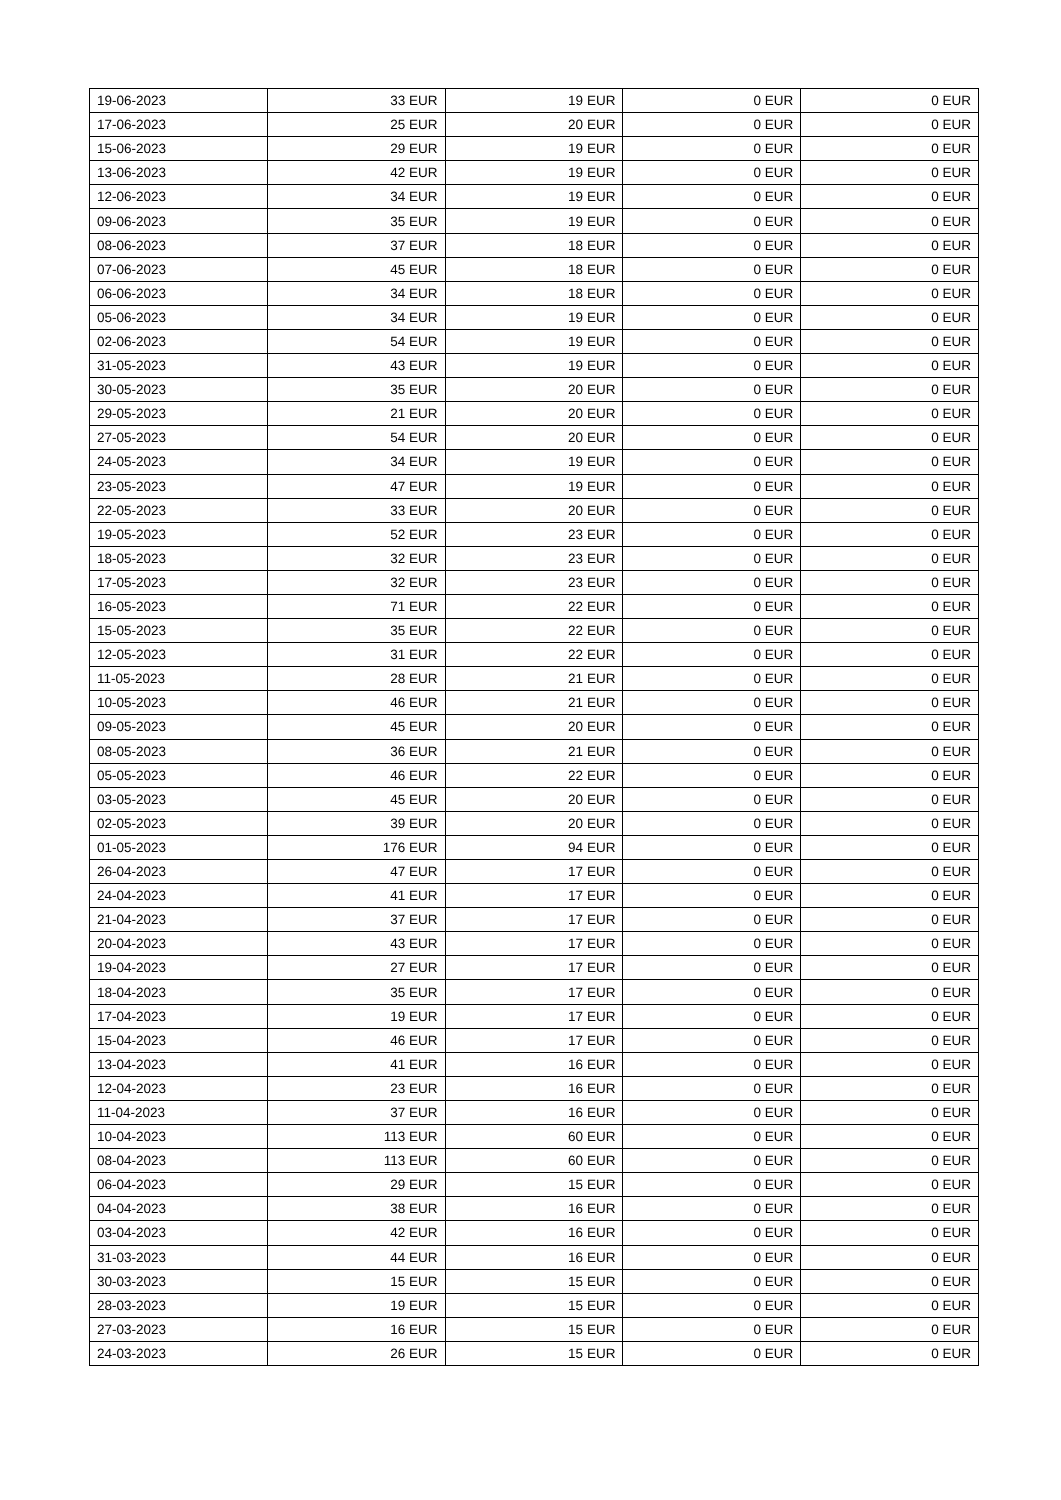| 19-06-2023 | 33 EUR | 19 EUR | 0 EUR | 0 EUR |
| 17-06-2023 | 25 EUR | 20 EUR | 0 EUR | 0 EUR |
| 15-06-2023 | 29 EUR | 19 EUR | 0 EUR | 0 EUR |
| 13-06-2023 | 42 EUR | 19 EUR | 0 EUR | 0 EUR |
| 12-06-2023 | 34 EUR | 19 EUR | 0 EUR | 0 EUR |
| 09-06-2023 | 35 EUR | 19 EUR | 0 EUR | 0 EUR |
| 08-06-2023 | 37 EUR | 18 EUR | 0 EUR | 0 EUR |
| 07-06-2023 | 45 EUR | 18 EUR | 0 EUR | 0 EUR |
| 06-06-2023 | 34 EUR | 18 EUR | 0 EUR | 0 EUR |
| 05-06-2023 | 34 EUR | 19 EUR | 0 EUR | 0 EUR |
| 02-06-2023 | 54 EUR | 19 EUR | 0 EUR | 0 EUR |
| 31-05-2023 | 43 EUR | 19 EUR | 0 EUR | 0 EUR |
| 30-05-2023 | 35 EUR | 20 EUR | 0 EUR | 0 EUR |
| 29-05-2023 | 21 EUR | 20 EUR | 0 EUR | 0 EUR |
| 27-05-2023 | 54 EUR | 20 EUR | 0 EUR | 0 EUR |
| 24-05-2023 | 34 EUR | 19 EUR | 0 EUR | 0 EUR |
| 23-05-2023 | 47 EUR | 19 EUR | 0 EUR | 0 EUR |
| 22-05-2023 | 33 EUR | 20 EUR | 0 EUR | 0 EUR |
| 19-05-2023 | 52 EUR | 23 EUR | 0 EUR | 0 EUR |
| 18-05-2023 | 32 EUR | 23 EUR | 0 EUR | 0 EUR |
| 17-05-2023 | 32 EUR | 23 EUR | 0 EUR | 0 EUR |
| 16-05-2023 | 71 EUR | 22 EUR | 0 EUR | 0 EUR |
| 15-05-2023 | 35 EUR | 22 EUR | 0 EUR | 0 EUR |
| 12-05-2023 | 31 EUR | 22 EUR | 0 EUR | 0 EUR |
| 11-05-2023 | 28 EUR | 21 EUR | 0 EUR | 0 EUR |
| 10-05-2023 | 46 EUR | 21 EUR | 0 EUR | 0 EUR |
| 09-05-2023 | 45 EUR | 20 EUR | 0 EUR | 0 EUR |
| 08-05-2023 | 36 EUR | 21 EUR | 0 EUR | 0 EUR |
| 05-05-2023 | 46 EUR | 22 EUR | 0 EUR | 0 EUR |
| 03-05-2023 | 45 EUR | 20 EUR | 0 EUR | 0 EUR |
| 02-05-2023 | 39 EUR | 20 EUR | 0 EUR | 0 EUR |
| 01-05-2023 | 176 EUR | 94 EUR | 0 EUR | 0 EUR |
| 26-04-2023 | 47 EUR | 17 EUR | 0 EUR | 0 EUR |
| 24-04-2023 | 41 EUR | 17 EUR | 0 EUR | 0 EUR |
| 21-04-2023 | 37 EUR | 17 EUR | 0 EUR | 0 EUR |
| 20-04-2023 | 43 EUR | 17 EUR | 0 EUR | 0 EUR |
| 19-04-2023 | 27 EUR | 17 EUR | 0 EUR | 0 EUR |
| 18-04-2023 | 35 EUR | 17 EUR | 0 EUR | 0 EUR |
| 17-04-2023 | 19 EUR | 17 EUR | 0 EUR | 0 EUR |
| 15-04-2023 | 46 EUR | 17 EUR | 0 EUR | 0 EUR |
| 13-04-2023 | 41 EUR | 16 EUR | 0 EUR | 0 EUR |
| 12-04-2023 | 23 EUR | 16 EUR | 0 EUR | 0 EUR |
| 11-04-2023 | 37 EUR | 16 EUR | 0 EUR | 0 EUR |
| 10-04-2023 | 113 EUR | 60 EUR | 0 EUR | 0 EUR |
| 08-04-2023 | 113 EUR | 60 EUR | 0 EUR | 0 EUR |
| 06-04-2023 | 29 EUR | 15 EUR | 0 EUR | 0 EUR |
| 04-04-2023 | 38 EUR | 16 EUR | 0 EUR | 0 EUR |
| 03-04-2023 | 42 EUR | 16 EUR | 0 EUR | 0 EUR |
| 31-03-2023 | 44 EUR | 16 EUR | 0 EUR | 0 EUR |
| 30-03-2023 | 15 EUR | 15 EUR | 0 EUR | 0 EUR |
| 28-03-2023 | 19 EUR | 15 EUR | 0 EUR | 0 EUR |
| 27-03-2023 | 16 EUR | 15 EUR | 0 EUR | 0 EUR |
| 24-03-2023 | 26 EUR | 15 EUR | 0 EUR | 0 EUR |